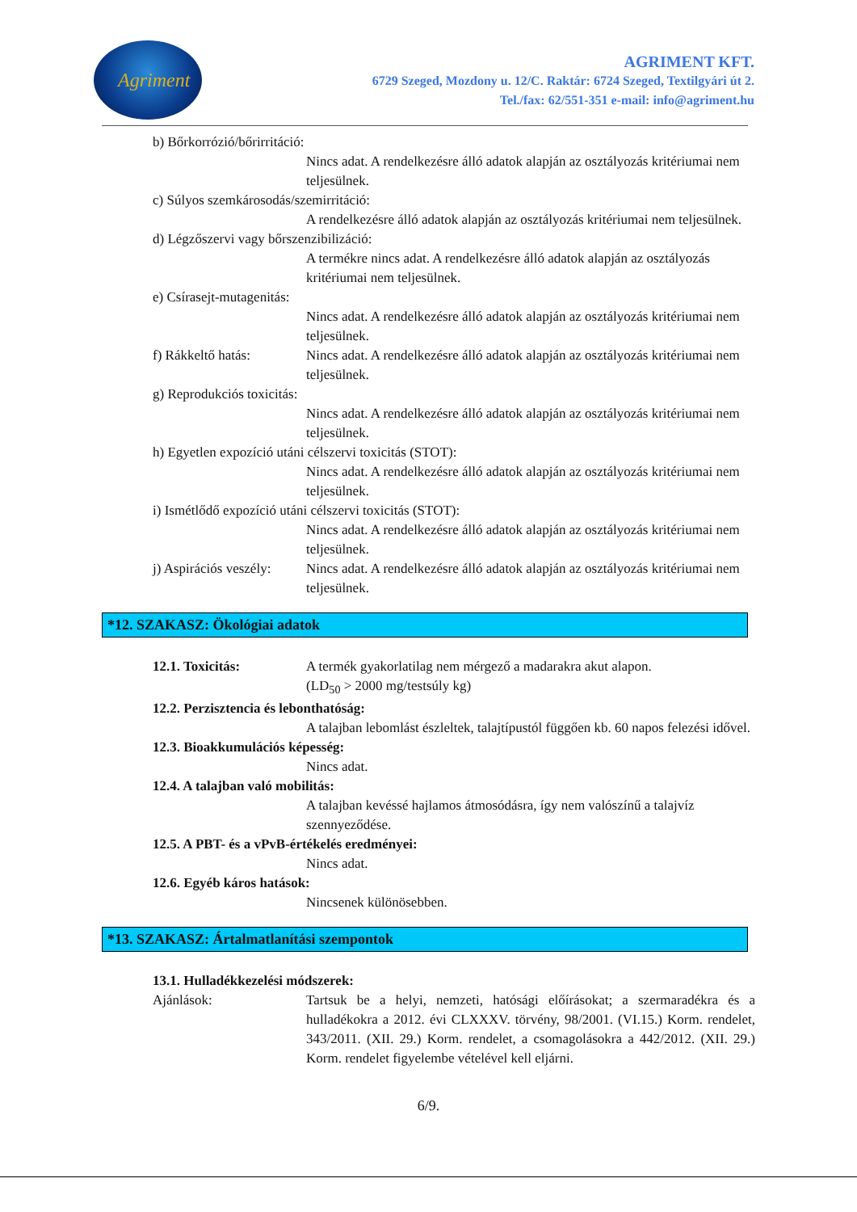Agriment
AGRIMENT KFT.
6729 Szeged, Mozdony u. 12/C. Raktár: 6724 Szeged, Textilgyári út 2.
Tel./fax: 62/551-351 e-mail: info@agriment.hu
b) Bőrkorrózió/bőrirritáció:
Nincs adat. A rendelkezésre álló adatok alapján az osztályozás kritériumai nem teljesülnek.
c) Súlyos szemkárosodás/szemirritáció:
A rendelkezésre álló adatok alapján az osztályozás kritériumai nem teljesülnek.
d) Légzőszervi vagy bőrszenzibilizáció:
A termékre nincs adat. A rendelkezésre álló adatok alapján az osztályozás kritériumai nem teljesülnek.
e) Csírasejt-mutagenitás:
Nincs adat. A rendelkezésre álló adatok alapján az osztályozás kritériumai nem teljesülnek.
f) Rákkeltő hatás: Nincs adat. A rendelkezésre álló adatok alapján az osztályozás kritériumai nem teljesülnek.
g) Reprodukciós toxicitás:
Nincs adat. A rendelkezésre álló adatok alapján az osztályozás kritériumai nem teljesülnek.
h) Egyetlen expozíció utáni célszervi toxicitás (STOT):
Nincs adat. A rendelkezésre álló adatok alapján az osztályozás kritériumai nem teljesülnek.
i) Ismétlődő expozíció utáni célszervi toxicitás (STOT):
Nincs adat. A rendelkezésre álló adatok alapján az osztályozás kritériumai nem teljesülnek.
j) Aspirációs veszély:
Nincs adat. A rendelkezésre álló adatok alapján az osztályozás kritériumai nem teljesülnek.
*12. SZAKASZ: Ökológiai adatok
12.1. Toxicitás: A termék gyakorlatilag nem mérgező a madarakra akut alapon.
(LD<sub>50</sub> > 2000 mg/testsúly kg)
12.2. Perzisztencia és lebonthatóság:
A talajban lebomlást észleltek, talajtípustól függően kb. 60 napos felezési idővel.
12.3. Bioakkumulációs képesség:
Nincs adat.
12.4. A talajban való mobilitás:
A talajban kevéssé hajlamos átmosódásra, így nem valószínű a talajvíz szennyeződése.
12.5. A PBT- és a vPvB-értékelés eredményei:
Nincs adat.
12.6. Egyéb káros hatások:
Nincsenek különösebben.
*13. SZAKASZ: Ártalmatlanítási szempontok
13.1. Hulladékkezelési módszerek:
Ajánlások: Tartsuk be a helyi, nemzeti, hatósági előírásokat; a szermaradékra és a hulladékokra a 2012. évi CLXXXV. törvény, 98/2001. (VI.15.) Korm. rendelet, 343/2011. (XII. 29.) Korm. rendelet, a csomagolásokra a 442/2012. (XII. 29.) Korm. rendelet figyelembe vételével kell eljárni.
6/9.